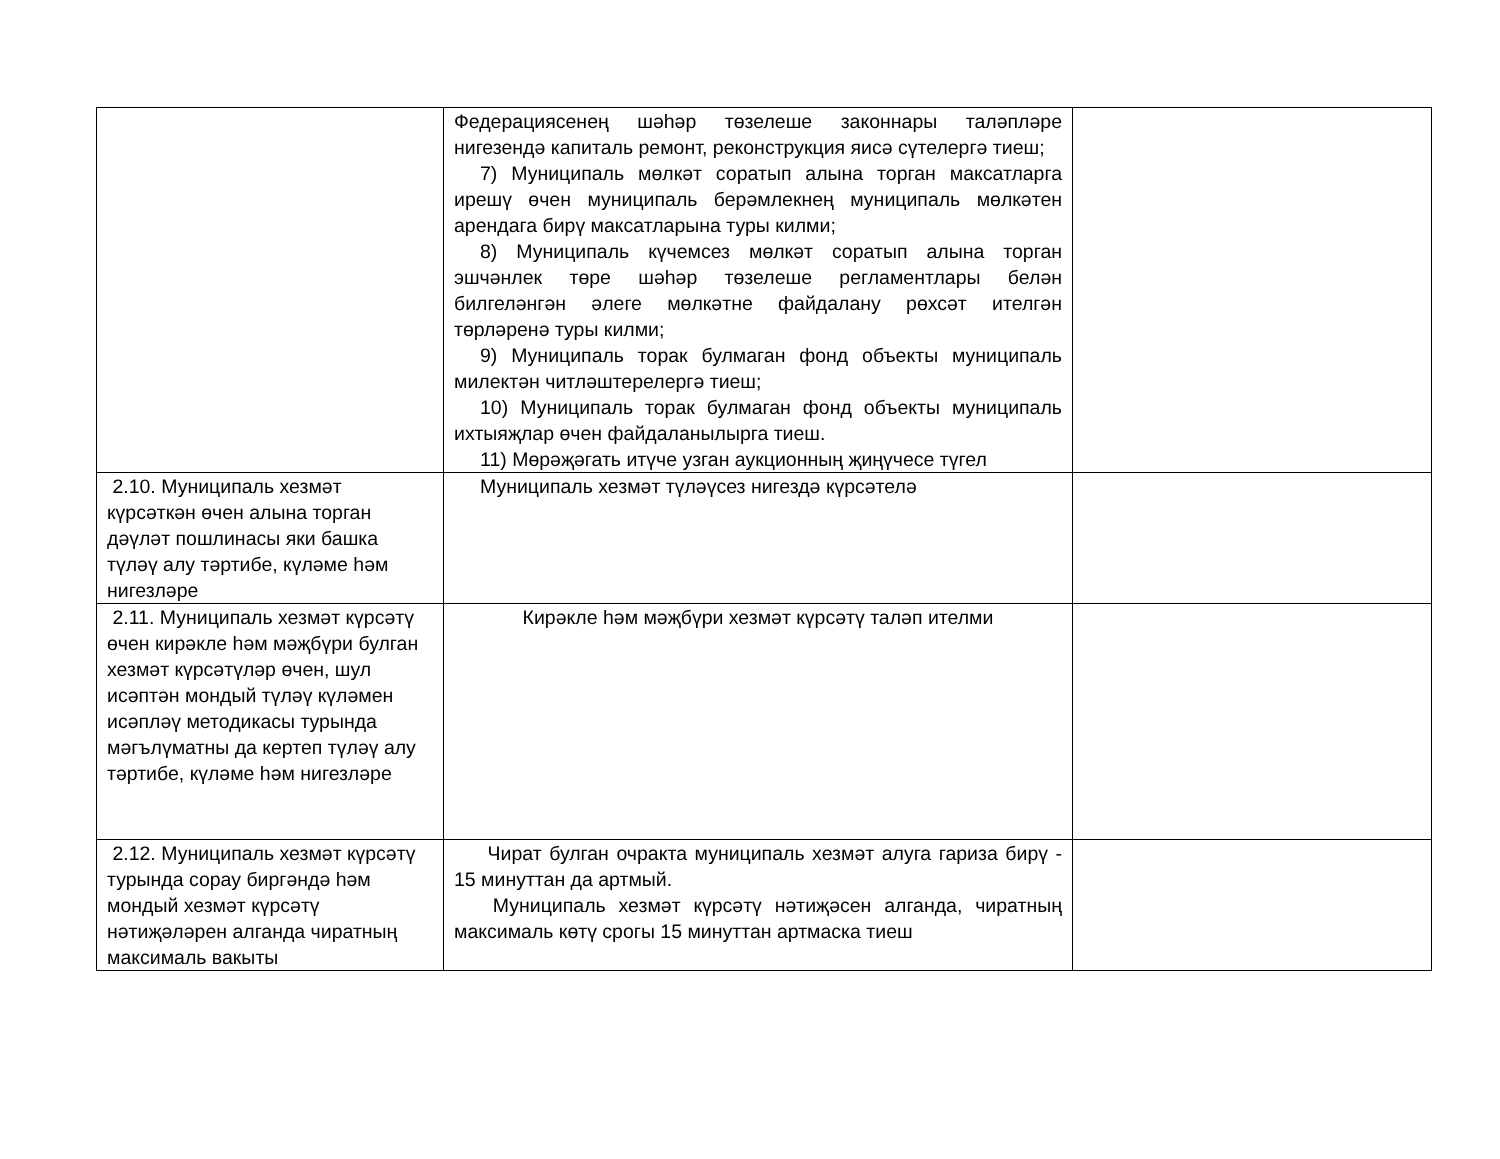| | Федерациясенең шәһәр төзелеше законнары таләпләре нигезендә капиталь ремонт, реконструкция яисә сүтелергә тиеш; 7) Муниципаль мөлкәт соратып алына торган максатларга ирешү өчен муниципаль берәмлекнең муниципаль мөлкәтен арендага бирү максатларына туры килми; 8) Муниципаль күчемсез мөлкәт соратып алына торган эшчәнлек төре шәһәр төзелеше регламентлары белән билгеләнгән әлеге мөлкәтне файдалану рөхсәт ителгән төрләренә туры килми; 9) Муниципаль торак булмаган фонд объекты муниципаль милектән читләштерелергә тиеш; 10) Муниципаль торак булмаган фонд объекты муниципаль ихтыяҗлар өчен файдаланылырга тиеш. 11) Мөрәҗәгать итүче узган аукционның җиңүчесе түгел | |
| 2.10. Муниципаль хезмәт күрсәткән өчен алына торган дәүләт пошлинасы яки башка түләү алу тәртибе, күләме һәм нигезләре | Муниципаль хезмәт түләүсез нигездә күрсәтелә | |
| 2.11. Муниципаль хезмәт күрсәтү өчен кирәкле һәм мәҗбүри булган хезмәт күрсәтүләр өчен, шул исәптән мондый түләү күләмен исәпләү методикасы турында мәгълүматны да кертеп түләү алу тәртибе, күләме һәм нигезләре | Кирәкле һәм мәҗбүри хезмәт күрсәтү таләп ителми | |
| 2.12. Муниципаль хезмәт күрсәтү турында сорау биргәндә һәм мондый хезмәт күрсәтү нәтиҗәләрен алганда чиратның максималь вакыты | Чират булган очракта муниципаль хезмәт алуга гариза бирү - 15 минуттан да артмый. Муниципаль хезмәт күрсәтү нәтиҗәсен алганда, чиратның максималь көтү срогы 15 минуттан артмаска тиеш | |